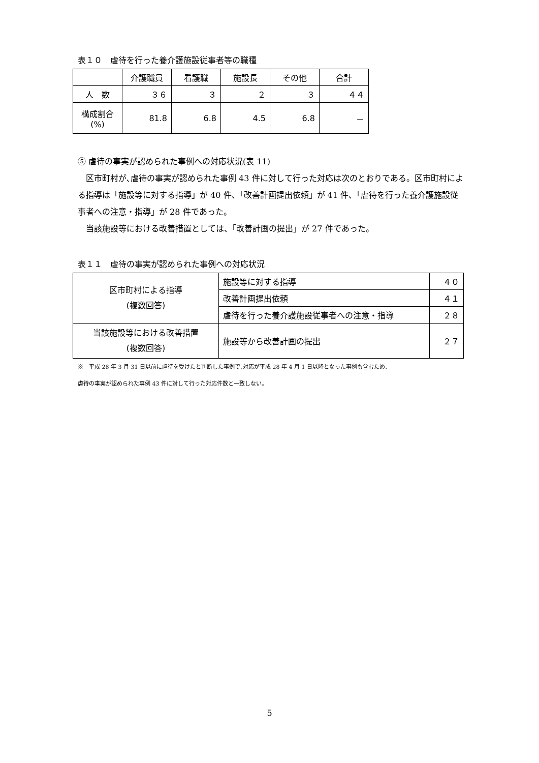表１０　虐待を行った養介護施設従事者等の職種
| | 介護職員 | 看護職 | 施設長 | その他 | 合計 |
| --- | --- | --- | --- | --- | --- |
| 人 数 | ３６ | ３ | ２ | ３ | ４４ |
| 構成割合 (%) | 81.8 | 6.8 | 4.5 | 6.8 | － |
⑤ 虐待の事実が認められた事例への対応状況(表 11)
　区市町村が､虐待の事実が認められた事例 43 件に対して行った対応は次のとおりである。区市町村による指導は「施設等に対する指導」が 40 件、「改善計画提出依頼」が 41 件、「虐待を行った養介護施設従事者への注意・指導」が 28 件であった。
　当該施設等における改善措置としては、「改善計画の提出」が 27 件であった。
表１１　虐待の事実が認められた事例への対応状況
| 区市町村による指導 (複数回答) | 施設等に対する指導 | ４０ |
| | 改善計画提出依頼 | ４１ |
| | 虐待を行った養介護施設従事者への注意・指導 | ２８ |
| 当該施設等における改善措置 (複数回答) | 施設等から改善計画の提出 | ２７ |
※　平成 28 年 3 月 31 日以前に虐待を受けたと判断した事例で､対応が平成 28 年 4 月 1 日以降となった事例も含むため、
虐待の事実が認められた事例 43 件に対して行った対応件数と一致しない。
5